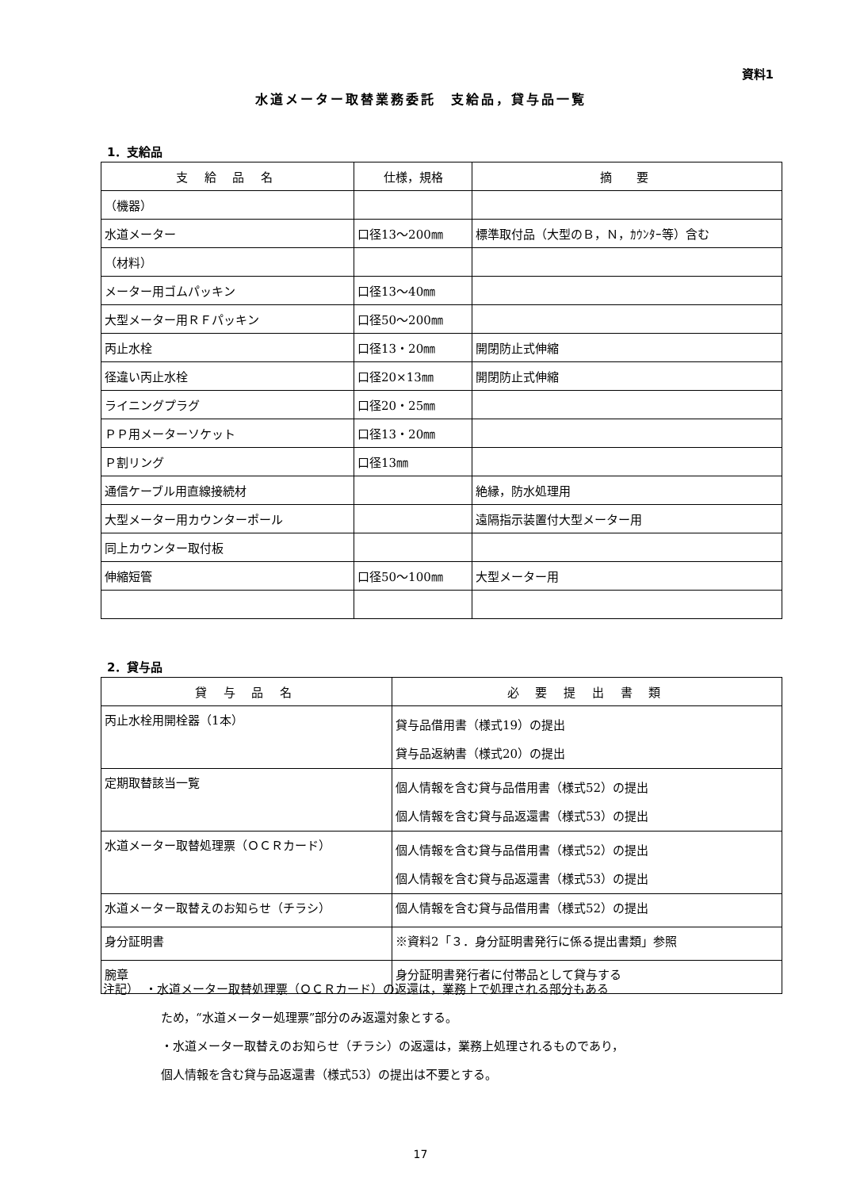資料1
水道メーター取替業務委託　支給品，貸与品一覧
1．支給品
| 支 給 品 名 | 仕様，規格 | 摘 要 |
| --- | --- | --- |
| （機器） | | |
| 水道メーター | 口径13～200㎜ | 標準取付品（大型のＢ，Ｎ，ｶｳﾝﾀｰ等）含む |
| （材料） | | |
| メーター用ゴムパッキン | 口径13～40㎜ | |
| 大型メーター用ＲＦパッキン | 口径50～200㎜ | |
| 丙止水栓 | 口径13・20㎜ | 開閉防止式伸縮 |
| 径違い丙止水栓 | 口径20×13㎜ | 開閉防止式伸縮 |
| ライニングプラグ | 口径20・25㎜ | |
| ＰＰ用メーターソケット | 口径13・20㎜ | |
| Ｐ割リング | 口径13㎜ | |
| 通信ケーブル用直線接続材 | | 絶縁，防水処理用 |
| 大型メーター用カウンターポール | | 遠隔指示装置付大型メーター用 |
| 同上カウンター取付板 | | |
| 伸縮短管 | 口径50～100㎜ | 大型メーター用 |
2．貸与品
| 貸 与 品 名 | 必 要 提 出 書 類 |
| --- | --- |
| 丙止水栓用開栓器（1本） | 貸与品借用書（様式19）の提出 貸与品返納書（様式20）の提出 |
| 定期取替該当一覧 | 個人情報を含む貸与品借用書（様式52）の提出 個人情報を含む貸与品返還書（様式53）の提出 |
| 水道メーター取替処理票（ＯＣＲカード） | 個人情報を含む貸与品借用書（様式52）の提出 個人情報を含む貸与品返還書（様式53）の提出 |
| 水道メーター取替えのお知らせ（チラシ） | 個人情報を含む貸与品借用書（様式52）の提出 |
| 身分証明書 | ※資料2「３．身分証明書発行に係る提出書類」参照 |
| 腕章 | 身分証明書発行者に付帯品として貸与する |
注記）　・水道メーター取替処理票（ＯＣＲカード）の返還は，業務上で処理される部分もある
ため，“水道メーター処理票”部分のみ返還対象とする。
・水道メーター取替えのお知らせ（チラシ）の返還は，業務上処理されるものであり，
個人情報を含む貸与品返還書（様式53）の提出は不要とする。
17